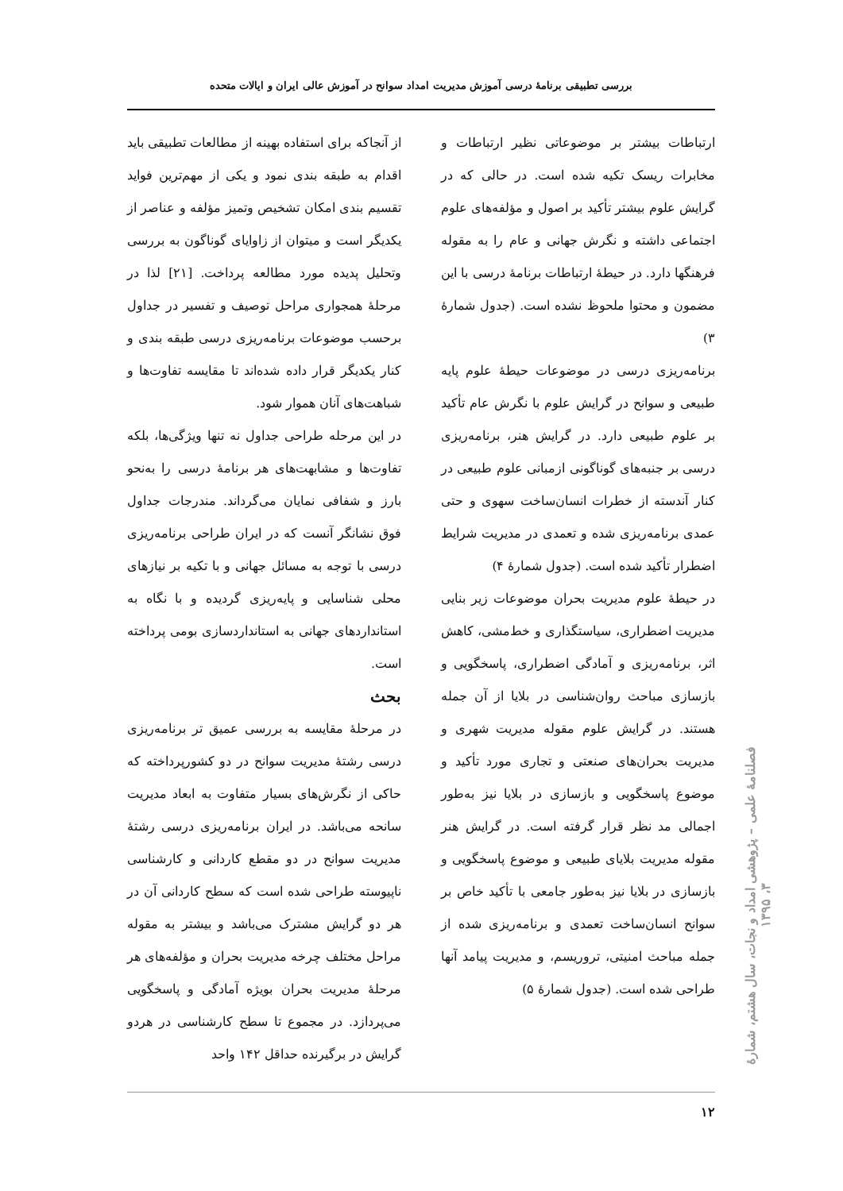بررسی تطبیقی برنامهٔ درسی آموزش مدیریت امداد سوانح در آموزش عالی ایران و ایالات متحده
ارتباطات بیشتر بر موضوعاتی نظیر ارتباطات و مخابرات ریسک تکیه شده است. در حالی که در گرایش علوم بیشتر تأکید بر اصول و مؤلفه‌های علوم اجتماعی داشته و نگرش جهانی و عام را به مقوله فرهنگها دارد. در حیطهٔ ارتباطات برنامهٔ درسی با این مضمون و محتوا ملحوظ نشده است. (جدول شمارهٔ ۳)
برنامه‌ریزی درسی در موضوعات حیطهٔ علوم پایه طبیعی و سوانح در گرایش علوم با نگرش عام تأکید بر علوم طبیعی دارد. در گرایش هنر، برنامه‌ریزی درسی بر جنبه‌های گوناگونی ازمبانی علوم طبیعی در کنار آندسته از خطرات انسان‌ساخت سهوی و حتی عمدی برنامه‌ریزی شده و تعمدی در مدیریت شرایط اضطرار تأکید شده است. (جدول شمارهٔ ۴)
در حیطهٔ علوم مدیریت بحران موضوعات زیر بنایی مدیریت اضطراری، سیاستگذاری و خط‌مشی، کاهش اثر، برنامه‌ریزی و آمادگی اضطراری، پاسخگویی و بازسازی مباحث روان‌شناسی در بلایا از آن جمله هستند. در گرایش علوم مقوله مدیریت شهری و مدیریت بحران‌های صنعتی و تجاری مورد تأکید و موضوع پاسخگویی و بازسازی در بلایا نیز به‌طور اجمالی مد نظر قرار گرفته است. در گرایش هنر مقوله مدیریت بلایای طبیعی و موضوع پاسخگویی و بازسازی در بلایا نیز به‌طور جامعی با تأکید خاص بر سوانح انسان‌ساخت تعمدی و برنامه‌ریزی شده از جمله مباحث امنیتی، تروریسم، و مدیریت پیامد آنها طراحی شده است. (جدول شمارهٔ ۵)
از آنجاکه برای استفاده بهینه از مطالعات تطبیقی باید اقدام به طبقه بندی نمود و یکی از مهم‌ترین فواید تقسیم بندی امکان تشخیص وتمیز مؤلفه و عناصر از یکدیگر است و میتوان از زاوایای گوناگون به بررسی وتحلیل پدیده مورد مطالعه پرداخت. [۲۱] لذا در مرحلهٔ همجواری مراحل توصیف و تفسیر در جداول برحسب موضوعات برنامه‌ریزی درسی طبقه بندی و کنار یکدیگر قرار داده شده‌اند تا مقایسه تفاوت‌ها و شباهت‌های آنان هموار شود.
در این مرحله طراحی جداول نه تنها ویژگی‌ها، بلکه تفاوت‌ها و مشابهت‌های هر برنامهٔ درسی را به‌نحو بارز و شفافی نمایان می‌گرداند. مندرجات جداول فوق نشانگر آنست که در ایران طراحی برنامه‌ریزی درسی با توجه به مسائل جهانی و با تکیه بر نیازهای محلی شناسایی و پایه‌ریزی گردیده و با نگاه به استانداردهای جهانی به استانداردسازی بومی پرداخته است.
بحث
در مرحلهٔ مقایسه به بررسی عمیق تر برنامه‌ریزی درسی رشتهٔ مدیریت سوانح در دو کشورپرداخته که حاکی از نگرش‌های بسیار متفاوت به ابعاد مدیریت سانحه می‌باشد. در ایران برنامه‌ریزی درسی رشتهٔ مدیریت سوانح در دو مقطع کاردانی و کارشناسی ناپیوسته طراحی شده است که سطح کاردانی آن در هر دو گرایش مشترک می‌باشد و بیشتر به مقوله مراحل مختلف چرخه مدیریت بحران و مؤلفه‌های هر مرحلهٔ مدیریت بحران بویژه آمادگی و پاسخگویی می‌پردازد. در مجموع تا سطح کارشناسی در هردو گرایش در برگیرنده حداقل ۱۴۲ واحد
۱۲
فصلنامهٔ علمی – پژوهشی امداد و نجات، سال هشتم، شمارهٔ ۳، ۱۳۹۵